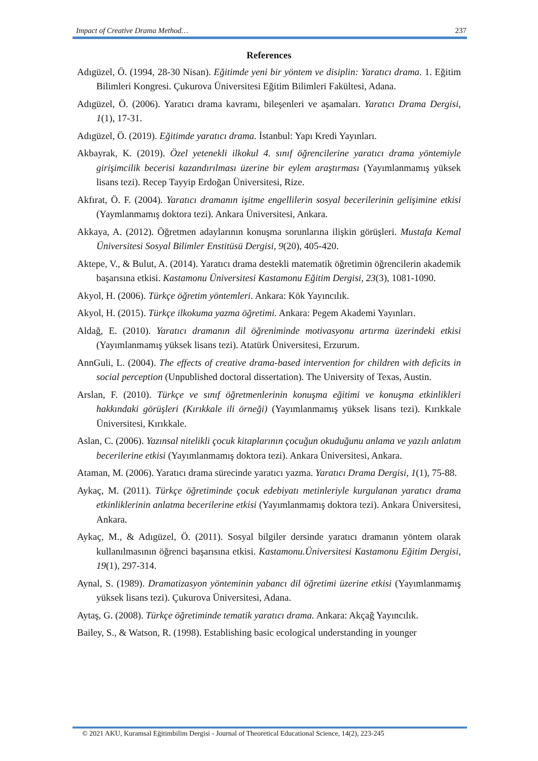Impact of Creative Drama Method… 237
References
Adıgüzel, Ö. (1994, 28-30 Nisan). Eğitimde yeni bir yöntem ve disiplin: Yaratıcı drama. 1. Eğitim Bilimleri Kongresi. Çukurova Üniversitesi Eğitim Bilimleri Fakültesi, Adana.
Adıgüzel, Ö. (2006). Yaratıcı drama kavramı, bileşenleri ve aşamaları. Yaratıcı Drama Dergisi, 1(1), 17-31.
Adıgüzel, Ö. (2019). Eğitimde yaratıcı drama. İstanbul: Yapı Kredi Yayınları.
Akbayrak, K. (2019). Özel yetenekli ilkokul 4. sınıf öğrencilerine yaratıcı drama yöntemiyle girişimcilik becerisi kazandırılması üzerine bir eylem araştırması (Yayımlanmamış yüksek lisans tezi). Recep Tayyip Erdoğan Üniversitesi, Rize.
Akfırat, Ö. F. (2004). Yaratıcı dramanın işitme engellilerin sosyal becerilerinin gelişimine etkisi (Yaymlanmamış doktora tezi). Ankara Üniversitesi, Ankara.
Akkaya, A. (2012). Öğretmen adaylarının konuşma sorunlarına ilişkin görüşleri. Mustafa Kemal Üniversitesi Sosyal Bilimler Enstitüsü Dergisi, 9(20), 405-420.
Aktepe, V., & Bulut, A. (2014). Yaratıcı drama destekli matematik öğretimin öğrencilerin akademik başarısına etkisi. Kastamonu Üniversitesi Kastamonu Eğitim Dergisi, 23(3), 1081-1090.
Akyol, H. (2006). Türkçe öğretim yöntemleri. Ankara: Kök Yayıncılık.
Akyol, H. (2015). Türkçe ilkokuma yazma öğretimi. Ankara: Pegem Akademi Yayınları.
Aldağ, E. (2010). Yaratıcı dramanın dil öğreniminde motivasyonu artırma üzerindeki etkisi (Yayımlanmamış yüksek lisans tezi). Atatürk Üniversitesi, Erzurum.
AnnGuli, L. (2004). The effects of creative drama-based intervention for children with deficits in social perception (Unpublished doctoral dissertation). The University of Texas, Austin.
Arslan, F. (2010). Türkçe ve sınıf öğretmenlerinin konuşma eğitimi ve konuşma etkinlikleri hakkındaki görüşleri (Kırıkkale ili örneği) (Yayımlanmamış yüksek lisans tezi). Kırıkkale Üniversitesi, Kırıkkale.
Aslan, C. (2006). Yazınsal nitelikli çocuk kitaplarının çocuğun okuduğunu anlama ve yazılı anlatım becerilerine etkisi (Yayımlanmamış doktora tezi). Ankara Üniversitesi, Ankara.
Ataman, M. (2006). Yaratıcı drama sürecinde yaratıcı yazma. Yaratıcı Drama Dergisi, 1(1), 75-88.
Aykaç, M. (2011). Türkçe öğretiminde çocuk edebiyatı metinleriyle kurgulanan yaratıcı drama etkinliklerinin anlatma becerilerine etkisi (Yayımlanmamış doktora tezi). Ankara Üniversitesi, Ankara.
Aykaç, M., & Adıgüzel, Ö. (2011). Sosyal bilgiler dersinde yaratıcı dramanın yöntem olarak kullanılmasının öğrenci başarısına etkisi. Kastamonu.Üniversitesi Kastamonu Eğitim Dergisi, 19(1), 297-314.
Aynal, S. (1989). Dramatizasyon yönteminin yabancı dil öğretimi üzerine etkisi (Yayımlanmamış yüksek lisans tezi). Çukurova Üniversitesi, Adana.
Aytaş, G. (2008). Türkçe öğretiminde tematik yaratıcı drama. Ankara: Akçağ Yayıncılık.
Bailey, S., & Watson, R. (1998). Establishing basic ecological understanding in younger
© 2021 AKU, Kuramsal Eğitimbilim Dergisi - Journal of Theoretical Educational Science, 14(2), 223-245